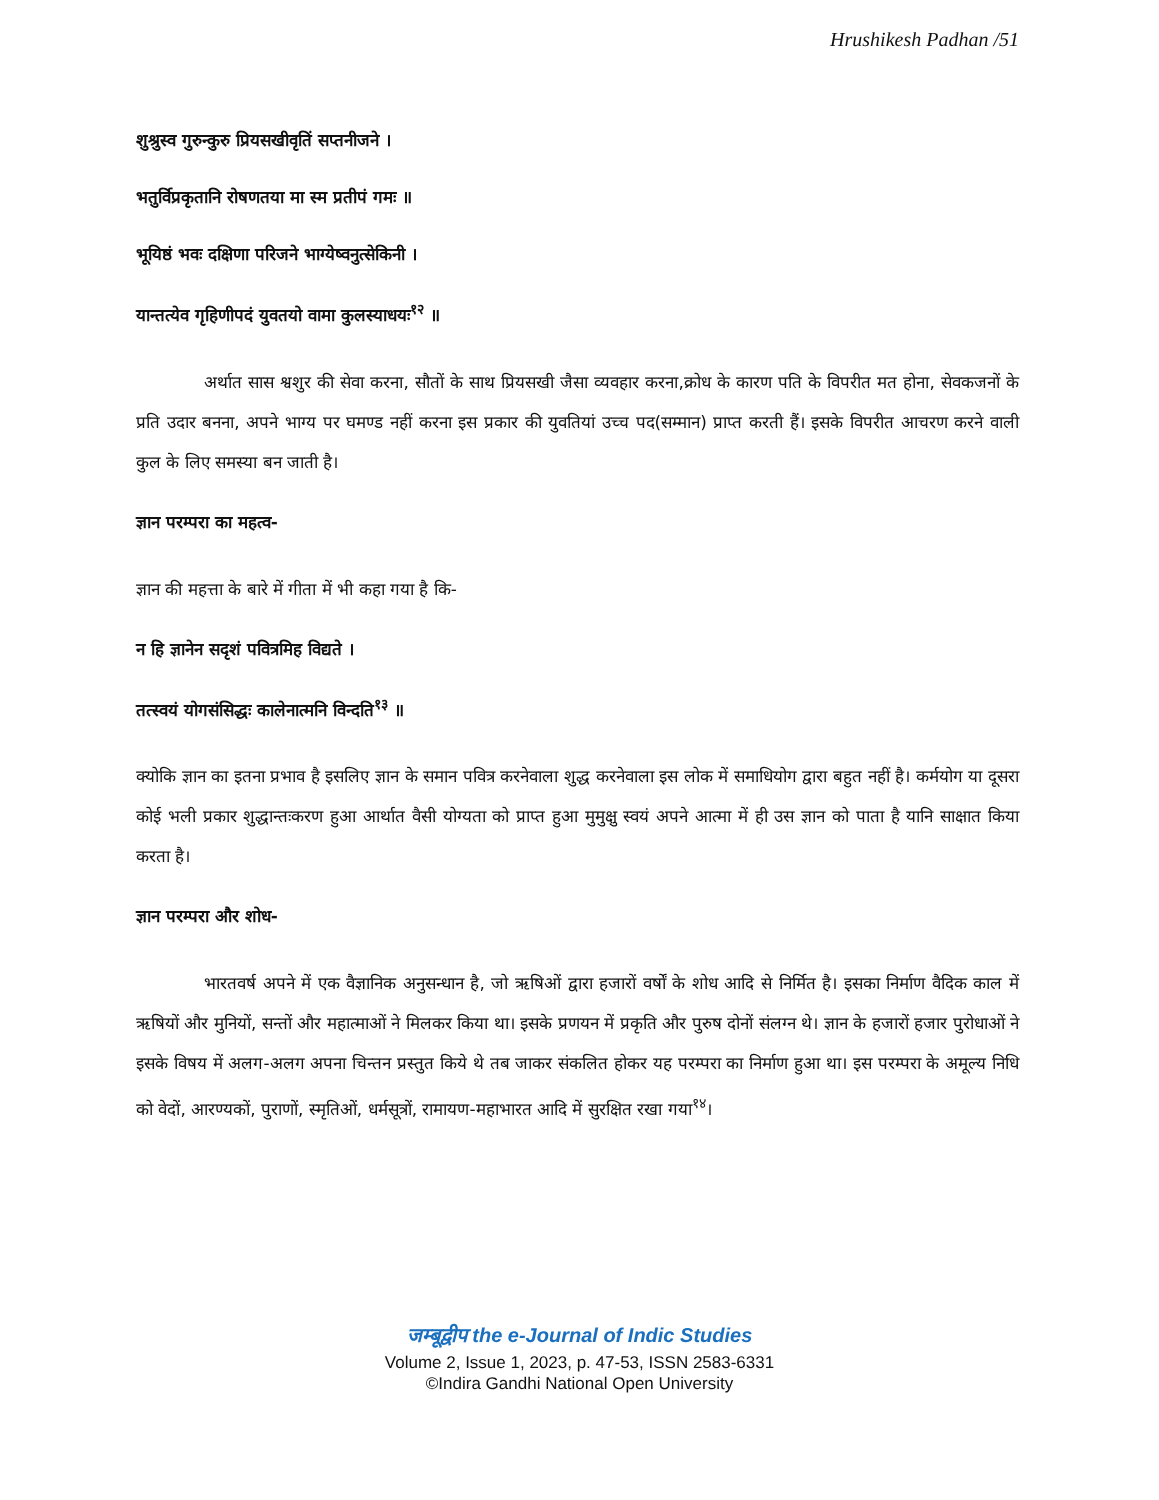Hrushikesh Padhan /51
शुश्रुस्व गुरुन्कुरु प्रियसखीवृतिं सप्तनीजने ।
भतुर्विप्रकृतानि रोषणतया मा स्म प्रतीपं गमः ॥
भूयिष्ठं भवः दक्षिणा परिजने भाग्येष्वनुत्सेकिनी ।
यान्तत्येव गृहिणीपदं युवतयो वामा कुलस्याधयः<sup>१२</sup> ॥
अर्थात सास श्वशुर की सेवा करना, सौतों के साथ प्रियसखी जैसा व्यवहार करना,क्रोध के कारण पति के विपरीत मत होना, सेवकजनों के प्रति उदार बनना, अपने भाग्य पर घमण्ड नहीं करना इस प्रकार की युवतियां उच्च पद(सम्मान) प्राप्त करती हैं। इसके विपरीत आचरण करने वाली कुल के लिए समस्या बन जाती है।
ज्ञान परम्परा का महत्व-
ज्ञान की महत्ता के बारे में गीता में भी कहा गया है कि-
न हि ज्ञानेन सदृशं पवित्रमिह विद्यते ।
तत्स्वयं योगसंसिद्धः कालेनात्मनि विन्दति<sup>१३</sup> ॥
क्योकि ज्ञान का इतना प्रभाव है इसलिए ज्ञान के समान पवित्र करनेवाला शुद्ध करनेवाला इस लोक में समाधियोग द्वारा बहुत नहीं है। कर्मयोग या दूसरा कोई भली प्रकार शुद्धान्तःकरण हुआ आर्थात वैसी योग्यता को प्राप्त हुआ मुमुक्षु स्वयं अपने आत्मा में ही उस ज्ञान को पाता है यानि साक्षात किया करता है।
ज्ञान परम्परा और शोध-
भारतवर्ष अपने में एक वैज्ञानिक अनुसन्धान है, जो ऋषिओं द्वारा हजारों वर्षों के शोध आदि से निर्मित है। इसका निर्माण वैदिक काल में ऋषियों और मुनियों, सन्तों और महात्माओं ने मिलकर किया था। इसके प्रणयन में प्रकृति और पुरुष दोनों संलग्न थे। ज्ञान के हजारों हजार पुरोधाओं ने इसके विषय में अलग-अलग अपना चिन्तन प्रस्तुत किये थे तब जाकर संकलित होकर यह परम्परा का निर्माण हुआ था। इस परम्परा के अमूल्य निधि को वेदों, आरण्यकों, पुराणों, स्मृतिओं, धर्मसूत्रों, रामायण-महाभारत आदि में सुरक्षित रखा गया<sup>१४</sup>।
जम्बूद्वीप the e-Journal of Indic Studies
Volume 2, Issue 1, 2023, p. 47-53, ISSN 2583-6331
©Indira Gandhi National Open University